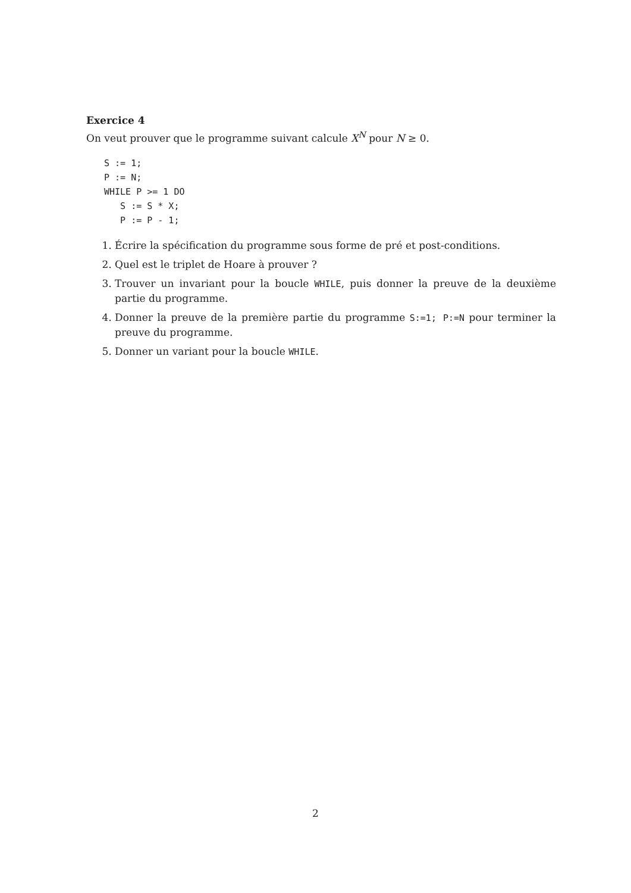Exercice 4
On veut prouver que le programme suivant calcule X<sup>N</sup> pour N ≥ 0.
S := 1;
P := N;
WHILE P >= 1 DO
   S := S * X;
   P := P - 1;
1. Écrire la spécification du programme sous forme de pré et post-conditions.
2. Quel est le triplet de Hoare à prouver ?
3. Trouver un invariant pour la boucle WHILE, puis donner la preuve de la deuxième partie du programme.
4. Donner la preuve de la première partie du programme S:=1; P:=N pour terminer la preuve du programme.
5. Donner un variant pour la boucle WHILE.
2